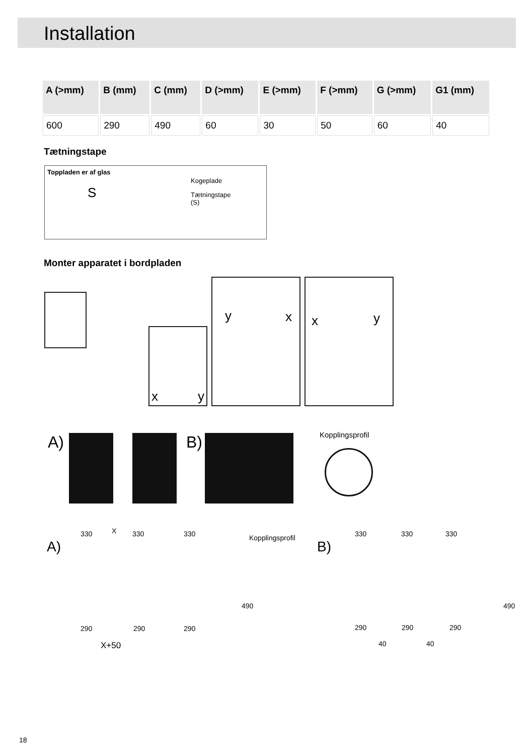Installation
| A (>mm) | B (mm) | C (mm) | D (>mm) | E (>mm) | F (>mm) | G (>mm) | G1 (mm) |
| --- | --- | --- | --- | --- | --- | --- | --- |
| 600 | 290 | 490 | 60 | 30 | 50 | 60 | 40 |
Tætningstape
Toppladen er af glas
Kogeplade
Tætningstape
(S)
S
Monter apparatet i bordpladen
x y
y x x y
A) B) Kopplingsprofil
A)
330 X 330 330 Kopplingsprofil
B)
330 330 330
490 490
290 290 290 290 290 290
X+50 40 40
18